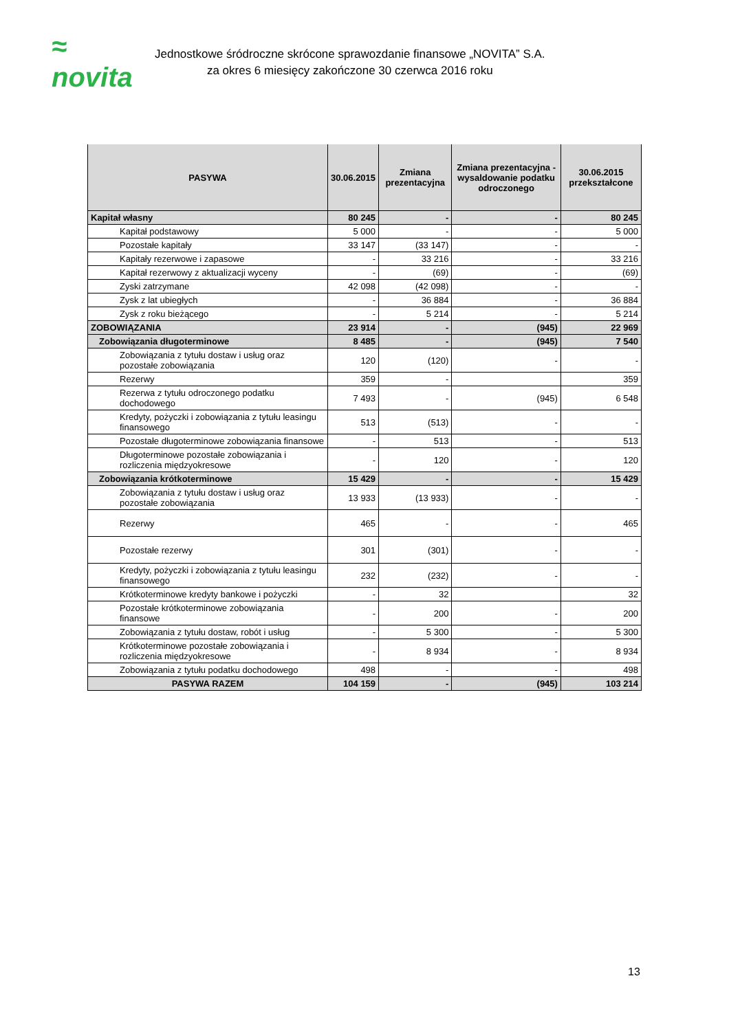≈ novita
Jednostkowe śródroczne skrócone sprawozdanie finansowe „NOVITA” S.A.
za okres 6 miesięcy zakończone 30 czerwca 2016 roku
| PASYWA | 30.06.2015 | Zmiana prezentacyjna | Zmiana prezentacyjna - wysaldowanie podatku odroczonego | 30.06.2015 przekształcone |
| --- | --- | --- | --- | --- |
| Kapitał własny | 80 245 | - | - | 80 245 |
| Kapitał podstawowy | 5 000 | - | - | 5 000 |
| Pozostałe kapitały | 33 147 | (33 147) | - | - |
| Kapitały rezerwowe i zapasowe | - | 33 216 | - | 33 216 |
| Kapitał rezerwowy z aktualizacji wyceny | - | (69) | - | (69) |
| Zyski zatrzymane | 42 098 | (42 098) | - | - |
| Zysk z lat ubiegłych | - | 36 884 | - | 36 884 |
| Zysk z roku bieżącego | - | 5 214 | - | 5 214 |
| ZOBOWIĄZANIA | 23 914 | - | (945) | 22 969 |
| Zobowiązania długoterminowe | 8 485 | - | (945) | 7 540 |
| Zobowiązania z tytułu dostaw i usług oraz pozostałe zobowiązania | 120 | (120) | - | - |
| Rezerwy | 359 | - | | 359 |
| Rezerwa z tytułu odroczonego podatku dochodowego | 7 493 | - | (945) | 6 548 |
| Kredyty, pożyczki i zobowiązania z tytułu leasingu finansowego | 513 | (513) | - | - |
| Pozostałe długoterminowe zobowiązania finansowe | - | 513 | - | 513 |
| Długoterminowe pozostałe zobowiązania i rozliczenia międzyokresowe | - | 120 | - | 120 |
| Zobowiązania krótkoterminowe | 15 429 | - | - | 15 429 |
| Zobowiązania z tytułu dostaw i usług oraz pozostałe zobowiązania | 13 933 | (13 933) | - | - |
| Rezerwy | 465 | - | - | 465 |
| Pozostałe rezerwy | 301 | (301) | - | - |
| Kredyty, pożyczki i zobowiązania z tytułu leasingu finansowego | 232 | (232) | - | - |
| Krótkoterminowe kredyty bankowe i pożyczki | - | 32 | | 32 |
| Pozostałe krótkoterminowe zobowiązania finansowe | - | 200 | - | 200 |
| Zobowiązania z tytułu dostaw, robót i usług | - | 5 300 | - | 5 300 |
| Krótkoterminowe pozostałe zobowiązania i rozliczenia międzyokresowe | - | 8 934 | - | 8 934 |
| Zobowiązania z tytułu podatku dochodowego | 498 | - | - | 498 |
| PASYWA RAZEM | 104 159 | - | (945) | 103 214 |
13